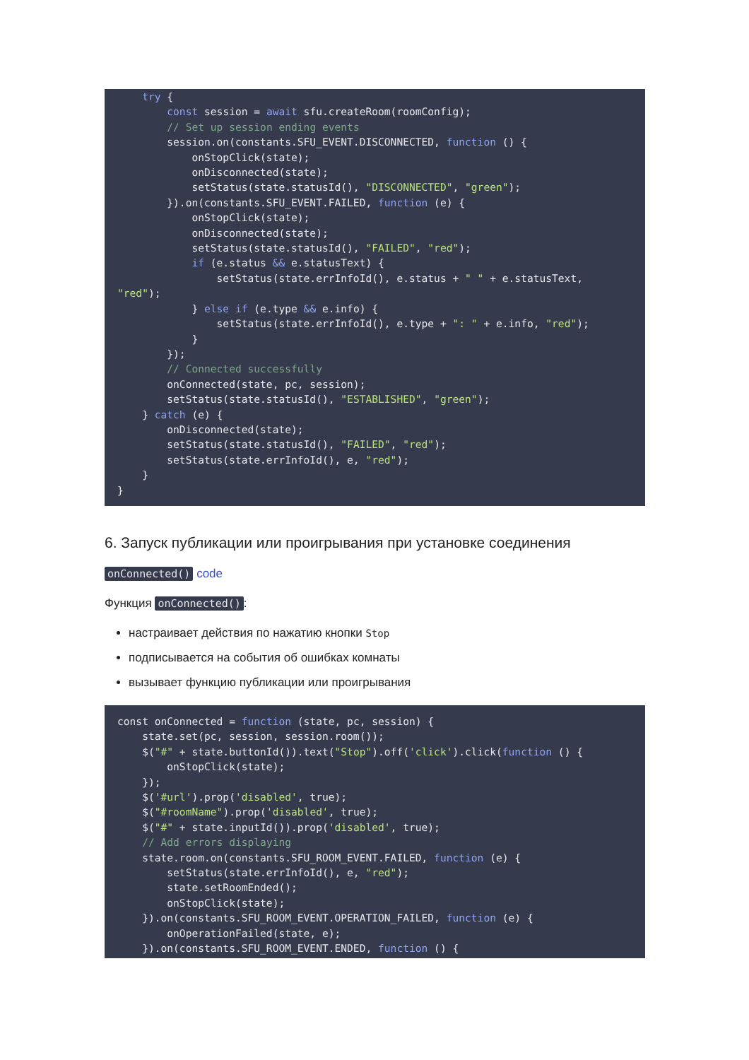try {
        const session = await sfu.createRoom(roomConfig);
        // Set up session ending events
        session.on(constants.SFU_EVENT.DISCONNECTED, function () {
            onStopClick(state);
            onDisconnected(state);
            setStatus(state.statusId(), "DISCONNECTED", "green");
        }).on(constants.SFU_EVENT.FAILED, function (e) {
            onStopClick(state);
            onDisconnected(state);
            setStatus(state.statusId(), "FAILED", "red");
            if (e.status && e.statusText) {
                setStatus(state.errInfoId(), e.status + " " + e.statusText,
"red");
            } else if (e.type && e.info) {
                setStatus(state.errInfoId(), e.type + ": " + e.info, "red");
            }
        });
        // Connected successfully
        onConnected(state, pc, session);
        setStatus(state.statusId(), "ESTABLISHED", "green");
    } catch (e) {
        onDisconnected(state);
        setStatus(state.statusId(), "FAILED", "red");
        setStatus(state.errInfoId(), e, "red");
    }
}
6. Запуск публикации или проигрывания при установке соединения
onConnected() code
Функция onConnected():
настраивает действия по нажатию кнопки Stop
подписывается на события об ошибках комнаты
вызывает функцию публикации или проигрывания
const onConnected = function (state, pc, session) {
    state.set(pc, session, session.room());
    $("#" + state.buttonId()).text("Stop").off('click').click(function () {
        onStopClick(state);
    });
    $('#url').prop('disabled', true);
    $("#roomName").prop('disabled', true);
    $("#" + state.inputId()).prop('disabled', true);
    // Add errors displaying
    state.room.on(constants.SFU_ROOM_EVENT.FAILED, function (e) {
        setStatus(state.errInfoId(), e, "red");
        state.setRoomEnded();
        onStopClick(state);
    }).on(constants.SFU_ROOM_EVENT.OPERATION_FAILED, function (e) {
        onOperationFailed(state, e);
    }).on(constants.SFU_ROOM_EVENT.ENDED, function () {